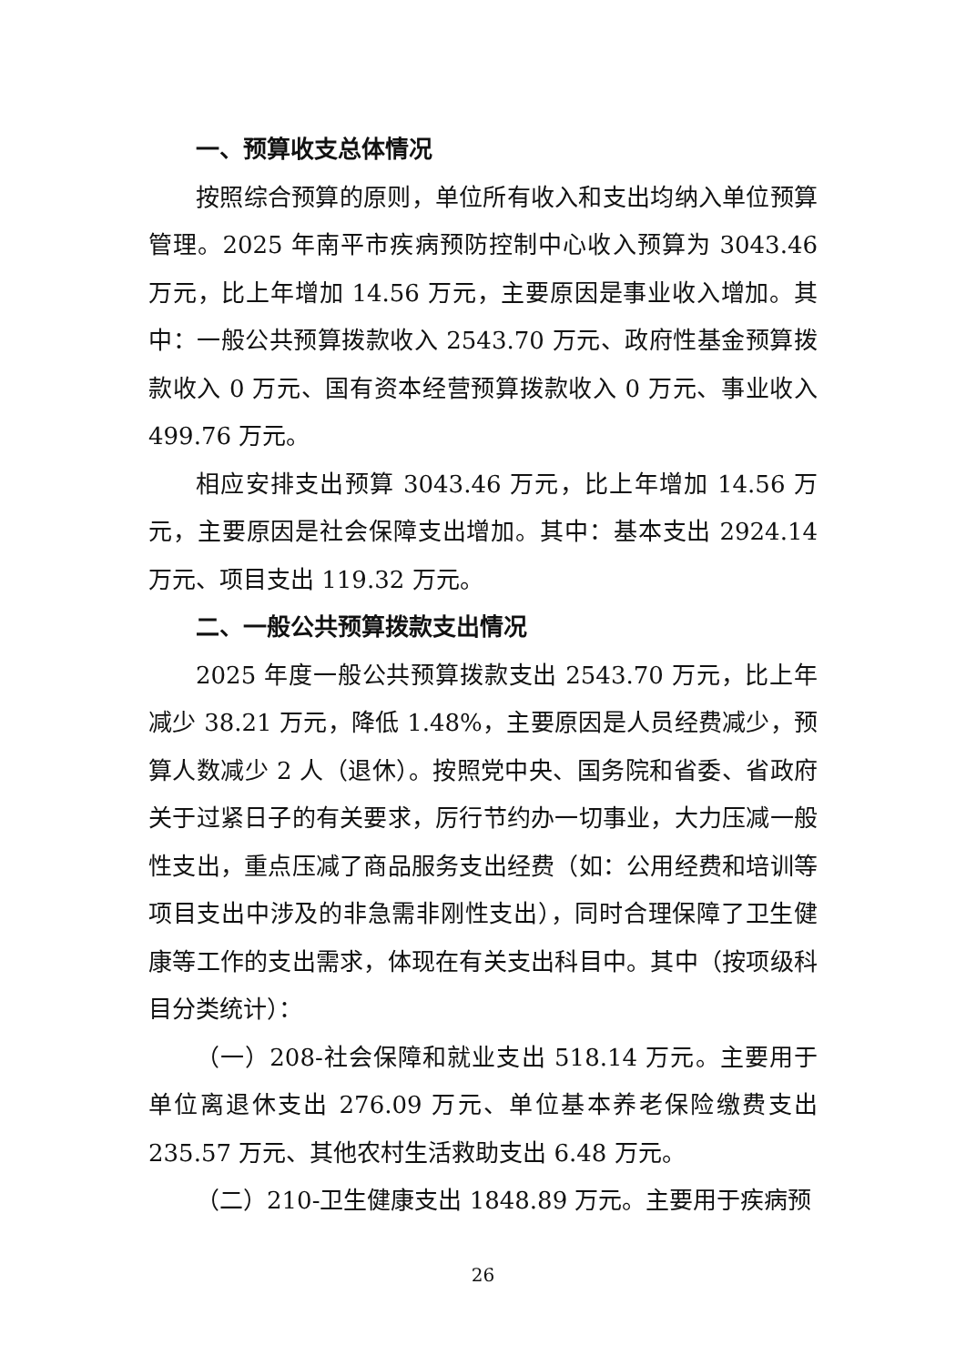一、预算收支总体情况
按照综合预算的原则，单位所有收入和支出均纳入单位预算管理。2025 年南平市疾病预防控制中心收入预算为 3043.46 万元，比上年增加 14.56 万元，主要原因是事业收入增加。其中：一般公共预算拨款收入 2543.70 万元、政府性基金预算拨款收入 0 万元、国有资本经营预算拨款收入 0 万元、事业收入 499.76 万元。
相应安排支出预算 3043.46 万元，比上年增加 14.56 万元，主要原因是社会保障支出增加。其中：基本支出 2924.14 万元、项目支出 119.32 万元。
二、一般公共预算拨款支出情况
2025 年度一般公共预算拨款支出 2543.70 万元，比上年减少 38.21 万元，降低 1.48%，主要原因是人员经费减少，预算人数减少 2 人（退休）。按照党中央、国务院和省委、省政府关于过紧日子的有关要求，厉行节约办一切事业，大力压减一般性支出，重点压减了商品服务支出经费（如：公用经费和培训等项目支出中涉及的非急需非刚性支出），同时合理保障了卫生健康等工作的支出需求，体现在有关支出科目中。其中（按项级科目分类统计）：
（一）208-社会保障和就业支出 518.14 万元。主要用于单位离退休支出 276.09 万元、单位基本养老保险缴费支出 235.57 万元、其他农村生活救助支出 6.48 万元。
（二）210-卫生健康支出 1848.89 万元。主要用于疾病预
26